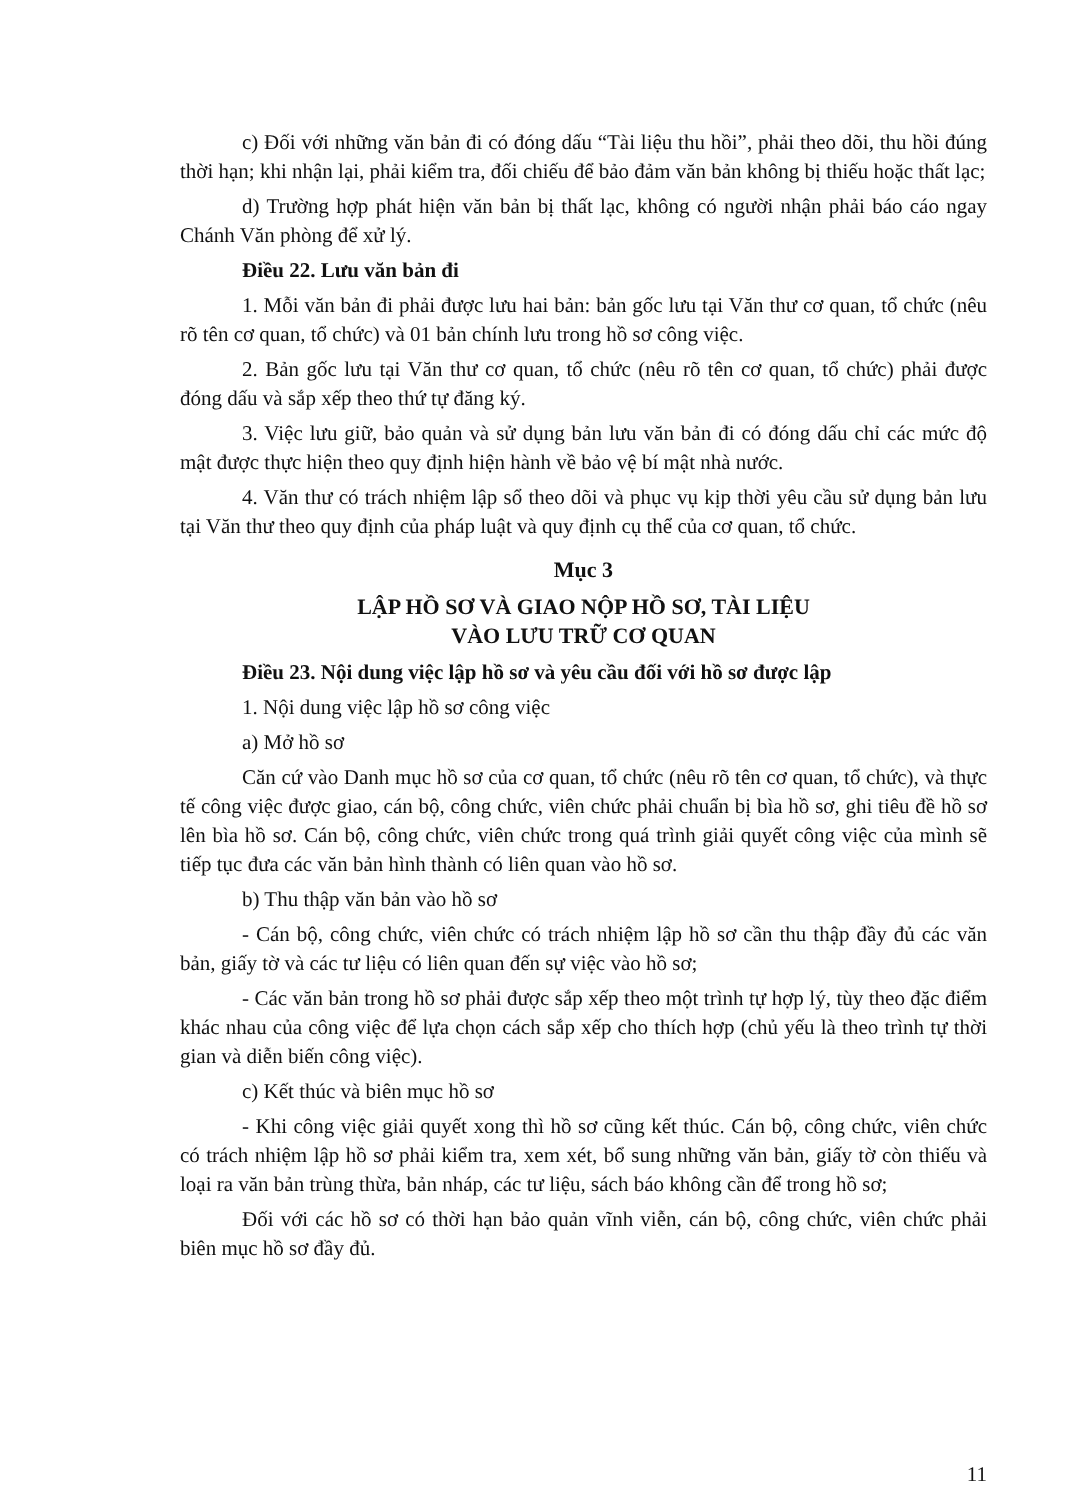c) Đối với những văn bản đi có đóng dấu “Tài liệu thu hồi”, phải theo dõi, thu hồi đúng thời hạn; khi nhận lại, phải kiểm tra, đối chiếu để bảo đảm văn bản không bị thiếu hoặc thất lạc;
d) Trường hợp phát hiện văn bản bị thất lạc, không có người nhận phải báo cáo ngay Chánh Văn phòng để xử lý.
Điều 22. Lưu văn bản đi
1. Mỗi văn bản đi phải được lưu hai bản: bản gốc lưu tại Văn thư cơ quan, tổ chức (nêu rõ tên cơ quan, tổ chức) và 01 bản chính lưu trong hồ sơ công việc.
2. Bản gốc lưu tại Văn thư cơ quan, tổ chức (nêu rõ tên cơ quan, tổ chức) phải được đóng dấu và sắp xếp theo thứ tự đăng ký.
3. Việc lưu giữ, bảo quản và sử dụng bản lưu văn bản đi có đóng dấu chỉ các mức độ mật được thực hiện theo quy định hiện hành về bảo vệ bí mật nhà nước.
4. Văn thư có trách nhiệm lập sổ theo dõi và phục vụ kịp thời yêu cầu sử dụng bản lưu tại Văn thư theo quy định của pháp luật và quy định cụ thể của cơ quan, tổ chức.
Mục 3
LẬP HỒ SƠ VÀ GIAO NỘP HỒ SƠ, TÀI LIỆU
VÀO LƯU TRỮ CƠ QUAN
Điều 23. Nội dung việc lập hồ sơ và yêu cầu đối với hồ sơ được lập
1. Nội dung việc lập hồ sơ công việc
a) Mở hồ sơ
Căn cứ vào Danh mục hồ sơ của cơ quan, tổ chức (nêu rõ tên cơ quan, tổ chức), và thực tế công việc được giao, cán bộ, công chức, viên chức phải chuẩn bị bìa hồ sơ, ghi tiêu đề hồ sơ lên bìa hồ sơ. Cán bộ, công chức, viên chức trong quá trình giải quyết công việc của mình sẽ tiếp tục đưa các văn bản hình thành có liên quan vào hồ sơ.
b) Thu thập văn bản vào hồ sơ
- Cán bộ, công chức, viên chức có trách nhiệm lập hồ sơ cần thu thập đầy đủ các văn bản, giấy tờ và các tư liệu có liên quan đến sự việc vào hồ sơ;
- Các văn bản trong hồ sơ phải được sắp xếp theo một trình tự hợp lý, tùy theo đặc điểm khác nhau của công việc để lựa chọn cách sắp xếp cho thích hợp (chủ yếu là theo trình tự thời gian và diễn biến công việc).
c) Kết thúc và biên mục hồ sơ
- Khi công việc giải quyết xong thì hồ sơ cũng kết thúc. Cán bộ, công chức, viên chức có trách nhiệm lập hồ sơ phải kiểm tra, xem xét, bổ sung những văn bản, giấy tờ còn thiếu và loại ra văn bản trùng thừa, bản nháp, các tư liệu, sách báo không cần để trong hồ sơ;
Đối với các hồ sơ có thời hạn bảo quản vĩnh viễn, cán bộ, công chức, viên chức phải biên mục hồ sơ đầy đủ.
11